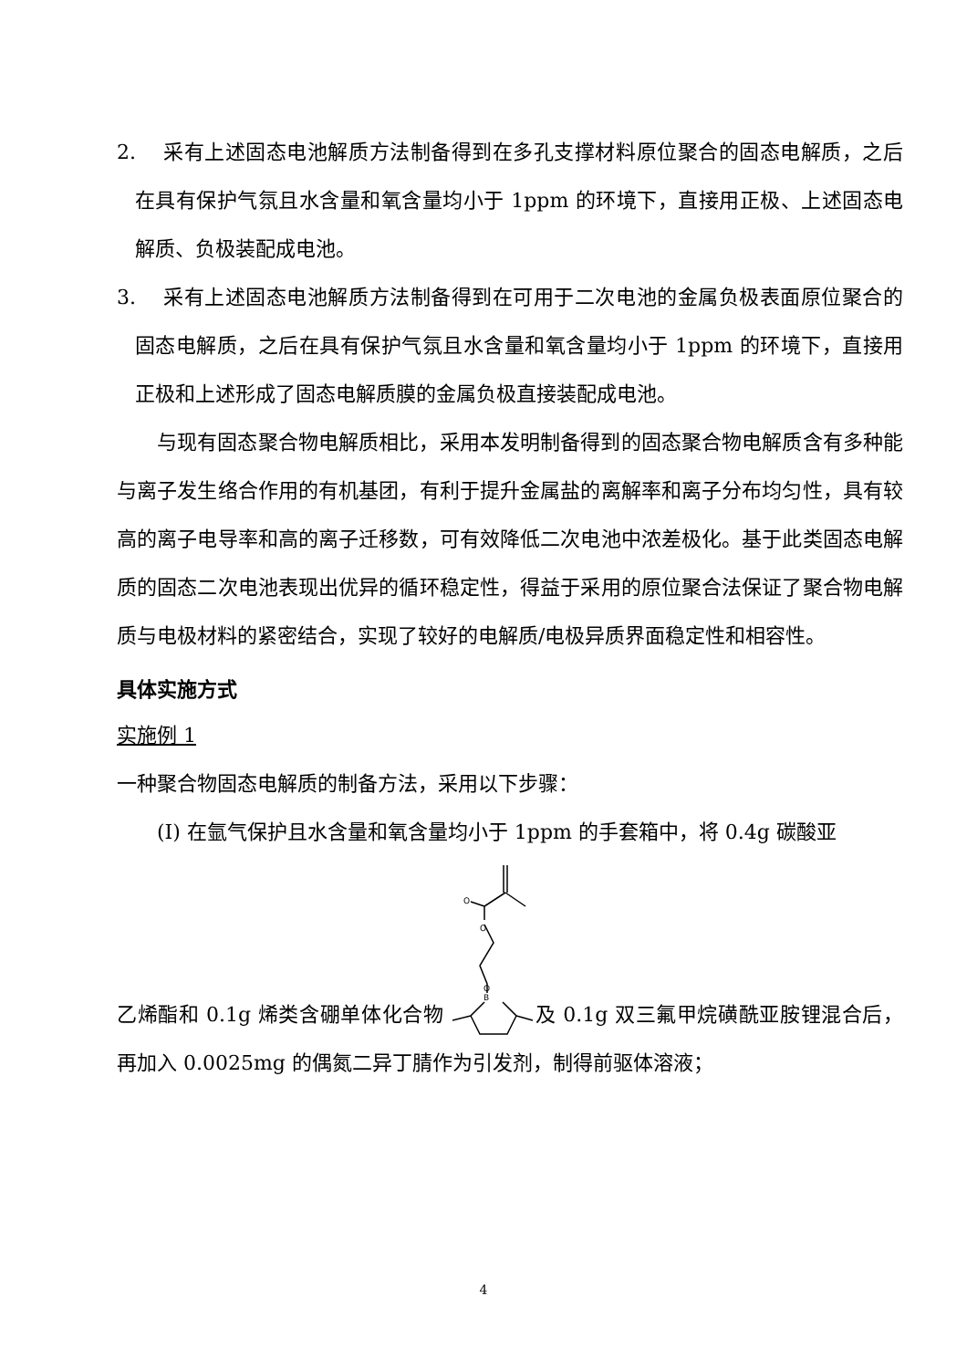2. 采有上述固态电池解质方法制备得到在多孔支撑材料原位聚合的固态电解质，之后在具有保护气氛且水含量和氧含量均小于 1ppm 的环境下，直接用正极、上述固态电解质、负极装配成电池。
3. 采有上述固态电池解质方法制备得到在可用于二次电池的金属负极表面原位聚合的固态电解质，之后在具有保护气氛且水含量和氧含量均小于 1ppm 的环境下，直接用正极和上述形成了固态电解质膜的金属负极直接装配成电池。
与现有固态聚合物电解质相比，采用本发明制备得到的固态聚合物电解质含有多种能与离子发生络合作用的有机基团，有利于提升金属盐的离解率和离子分布均匀性，具有较高的离子电导率和高的离子迁移数，可有效降低二次电池中浓差极化。基于此类固态电解质的固态二次电池表现出优异的循环稳定性，得益于采用的原位聚合法保证了聚合物电解质与电极材料的紧密结合，实现了较好的电解质/电极异质界面稳定性和相容性。
具体实施方式
实施例 1
一种聚合物固态电解质的制备方法，采用以下步骤：
(I) 在氩气保护且水含量和氧含量均小于 1ppm 的手套箱中，将 0.4g 碳酸亚
乙烯酯和 0.1g 烯类含硼单体化合物
O
O
O
B
及 0.1g 双三氟甲烷磺酰亚胺锂混合后，再加入 0.0025mg 的偶氮二异丁腈作为引发剂，制得前驱体溶液；
4